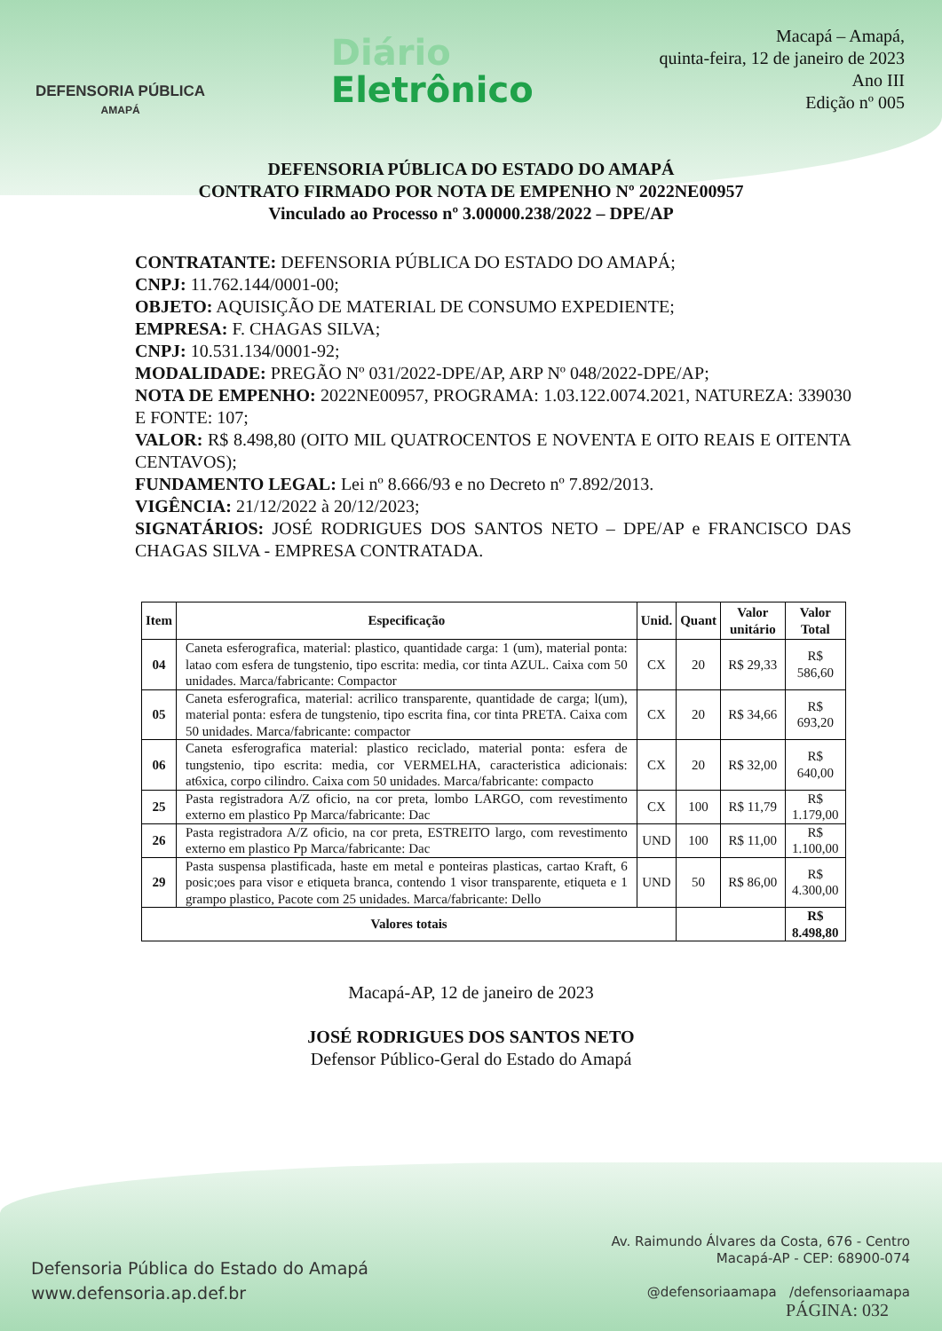DEFENSORIA PÚBLICA
AMAPÁ
Diário
Eletrônico
Macapá – Amapá,
quinta-feira, 12 de janeiro de 2023
Ano III
Edição nº 005
DEFENSORIA PÚBLICA DO ESTADO DO AMAPÁ
CONTRATO FIRMADO POR NOTA DE EMPENHO Nº 2022NE00957
Vinculado ao Processo nº 3.00000.238/2022 – DPE/AP
CONTRATANTE: DEFENSORIA PÚBLICA DO ESTADO DO AMAPÁ;
CNPJ: 11.762.144/0001-00;
OBJETO: AQUISIÇÃO DE MATERIAL DE CONSUMO EXPEDIENTE;
EMPRESA: F. CHAGAS SILVA;
CNPJ: 10.531.134/0001-92;
MODALIDADE: PREGÃO Nº 031/2022-DPE/AP, ARP Nº 048/2022-DPE/AP;
NOTA DE EMPENHO: 2022NE00957, PROGRAMA: 1.03.122.0074.2021, NATUREZA: 339030 E FONTE: 107;
VALOR: R$ 8.498,80 (OITO MIL QUATROCENTOS E NOVENTA E OITO REAIS E OITENTA CENTAVOS);
FUNDAMENTO LEGAL: Lei nº 8.666/93 e no Decreto nº 7.892/2013.
VIGÊNCIA: 21/12/2022 à 20/12/2023;
SIGNATÁRIOS: JOSÉ RODRIGUES DOS SANTOS NETO – DPE/AP e FRANCISCO DAS CHAGAS SILVA - EMPRESA CONTRATADA.
| Item | Especificação | Unid. | Quant | Valor unitário | Valor Total |
| --- | --- | --- | --- | --- | --- |
| 04 | Caneta esferografica, material: plastico, quantidade carga: 1 (um), material ponta: latao com esfera de tungstenio, tipo escrita: media, cor tinta AZUL. Caixa com 50 unidades. Marca/fabricante: Compactor | CX | 20 | R$ 29,33 | R$ 586,60 |
| 05 | Caneta esferografica, material: acrilico transparente, quantidade de carga; l(um), material ponta: esfera de tungstenio, tipo escrita fina, cor tinta PRETA. Caixa com 50 unidades. Marca/fabricante: compactor | CX | 20 | R$ 34,66 | R$ 693,20 |
| 06 | Caneta esferografica material: plastico reciclado, material ponta: esfera de tungstenio, tipo escrita: media, cor VERMELHA, caracteristica adicionais: at6xica, corpo cilindro. Caixa com 50 unidades. Marca/fabricante: compacto | CX | 20 | R$ 32,00 | R$ 640,00 |
| 25 | Pasta registradora A/Z oficio, na cor preta, lombo LARGO, com revestimento externo em plastico Pp Marca/fabricante: Dac | CX | 100 | R$ 11,79 | R$ 1.179,00 |
| 26 | Pasta registradora A/Z oficio, na cor preta, ESTREITO largo, com revestimento externo em plastico Pp Marca/fabricante: Dac | UND | 100 | R$ 11,00 | R$ 1.100,00 |
| 29 | Pasta suspensa plastificada, haste em metal e ponteiras plasticas, cartao Kraft, 6 posic;oes para visor e etiqueta branca, contendo 1 visor transparente, etiqueta e 1 grampo plastico, Pacote com 25 unidades. Marca/fabricante: Dello | UND | 50 | R$ 86,00 | R$ 4.300,00 |
| Valores totais | | | | | R$ 8.498,80 |
Macapá-AP, 12 de janeiro de 2023
JOSÉ RODRIGUES DOS SANTOS NETO
Defensor Público-Geral do Estado do Amapá
Defensoria Pública do Estado do Amapá
www.defensoria.ap.def.br
Av. Raimundo Álvares da Costa, 676 - Centro
Macapá-AP - CEP: 68900-074
@defensoriaamapa /defensoriaamapa
PÁGINA: 032